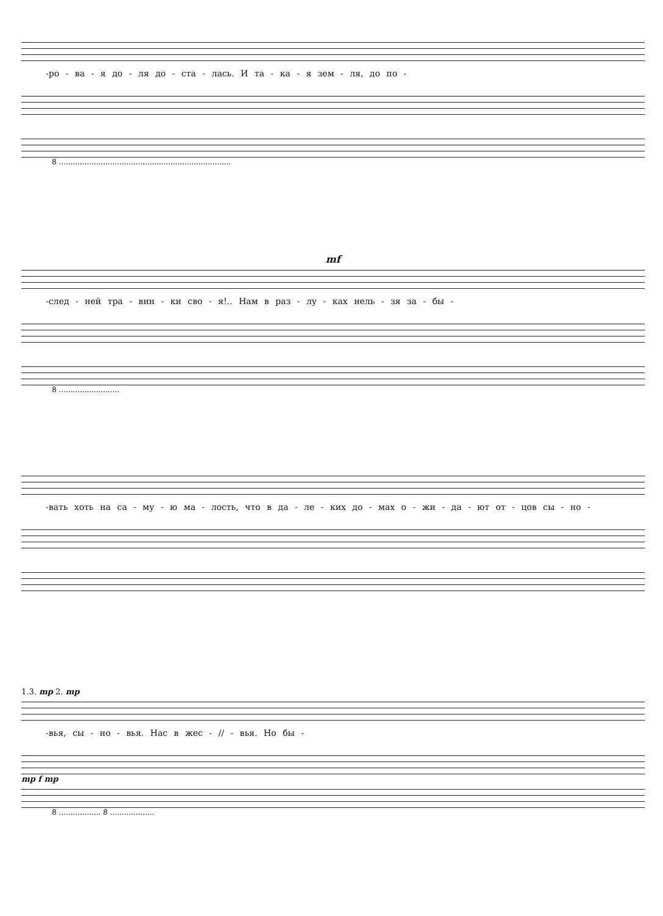-ро - ва - я до - ля до - ста - лась. И та - ка - я зем - ля, до по -
8 ..........................................................................
mf
-след - ней тра - вин - ки сво - я!.. Нам в раз - лу - ках нель - зя за - бы -
8 ..........................
-вать хоть на са - му - ю ма - лость, что в да - ле - ких до - мах о - жи - да - ют от - цов сы - но -
1.3. mp 2. mp
-вья, сы - но - вья. Нас в жес - // - вья. Но бы -
mp f mp
8 .................. 8 ...................